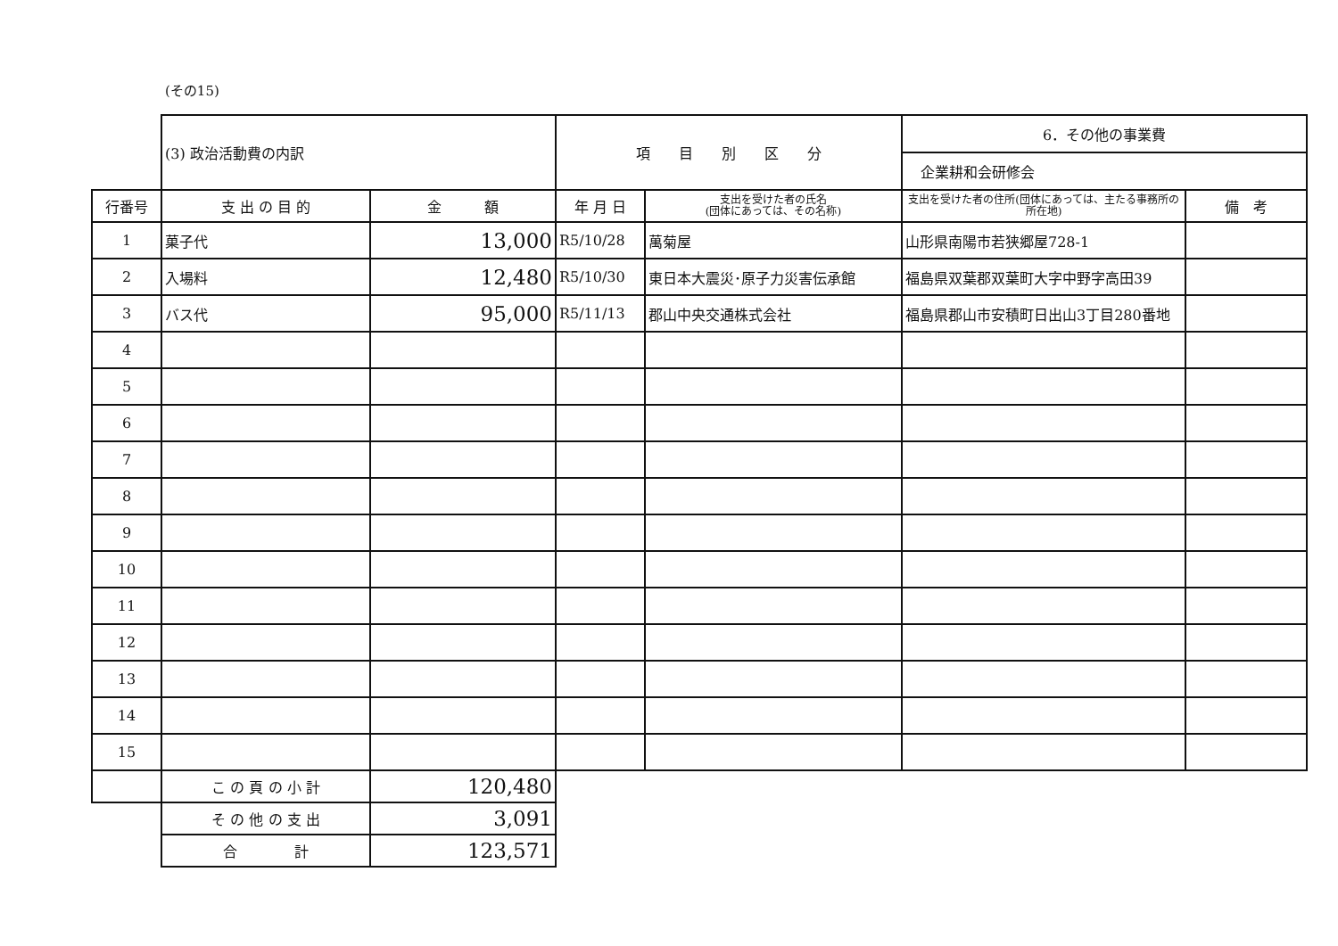(その15)
| | (3) 政治活動費の内訳 | | 項 目 別 区 分 | | 6．その他の事業費 企業耕和会研修会 | |
| 行番号 | 支 出 の 目 的 | 金 額 | 年 月 日 | 支出を受けた者の氏名 (団体にあっては、その名称) | 支出を受けた者の住所(団体にあっては、主たる事務所の所在地) | 備 考 |
| 1 | 菓子代 | 13,000 | R5/10/28 | 萬菊屋 | 山形県南陽市若狭郷屋728-1 | |
| 2 | 入場料 | 12,480 | R5/10/30 | 東日本大震災･原子力災害伝承館 | 福島県双葉郡双葉町大字中野字高田39 | |
| 3 | バス代 | 95,000 | R5/11/13 | 郡山中央交通株式会社 | 福島県郡山市安積町日出山3丁目280番地 | |
| 4 | | | | | | |
| 5 | | | | | | |
| 6 | | | | | | |
| 7 | | | | | | |
| 8 | | | | | | |
| 9 | | | | | | |
| 10 | | | | | | |
| 11 | | | | | | |
| 12 | | | | | | |
| 13 | | | | | | |
| 14 | | | | | | |
| 15 | | | | | | |
| | こ の 頁 の 小 計 | 120,480 | | | | |
| | そ の 他 の 支 出 | 3,091 | | | | |
| | 合 計 | 123,571 | | | | |